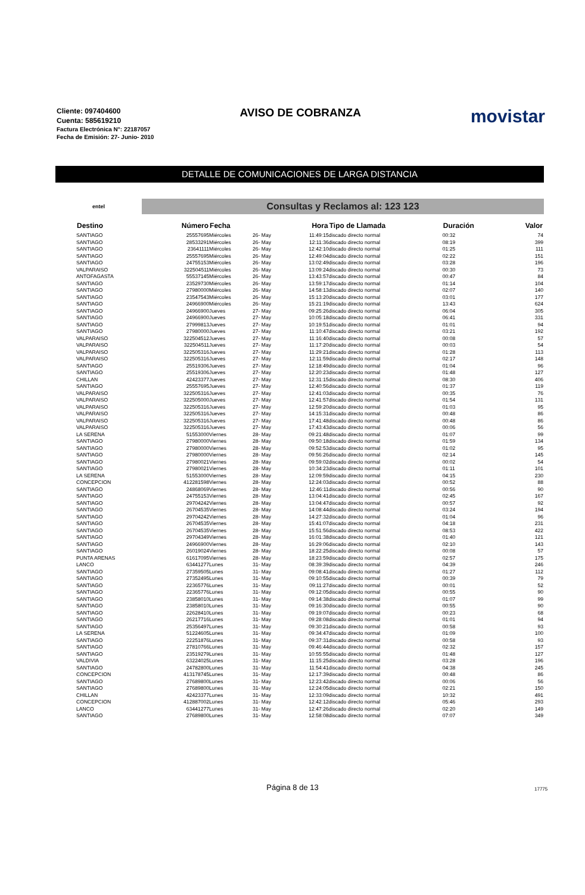Cliente: 097404600
Cuenta: 585619210
Factura Electrónica N°: 22187057
Fecha de Emisión: 27- Junio- 2010
AVISO DE COBRANZA
movistar
DETALLE DE COMUNICACIONES DE LARGA DISTANCIA
entel
Consultas y Reclamos al: 123 123
| Destino | Número | Fecha | | Hora | Tipo de Llamada | Duración | Valor |
| --- | --- | --- | --- | --- | --- | --- | --- |
| SANTIAGO | 25557695 | Miércoles | 26- May | 11:49:15 | discado directo normal | 00:32 | 74 |
| SANTIAGO | 28533291 | Miércoles | 26- May | 12:11:36 | discado directo normal | 08:19 | 399 |
| SANTIAGO | 23641111 | Miércoles | 26- May | 12:42:10 | discado directo normal | 01:25 | 111 |
| SANTIAGO | 25557695 | Miércoles | 26- May | 12:49:04 | discado directo normal | 02:22 | 151 |
| SANTIAGO | 24755153 | Miércoles | 26- May | 13:02:49 | discado directo normal | 03:28 | 196 |
| VALPARAISO | 322504511 | Miércoles | 26- May | 13:09:24 | discado directo normal | 00:30 | 73 |
| ANTOFAGASTA | 55537145 | Miércoles | 26- May | 13:43:57 | discado directo normal | 00:47 | 84 |
| SANTIAGO | 23529730 | Miércoles | 26- May | 13:59:17 | discado directo normal | 01:14 | 104 |
| SANTIAGO | 27980000 | Miércoles | 26- May | 14:58:13 | discado directo normal | 02:07 | 140 |
| SANTIAGO | 23547543 | Miércoles | 26- May | 15:13:20 | discado directo normal | 03:01 | 177 |
| SANTIAGO | 24966900 | Miércoles | 26- May | 15:21:19 | discado directo normal | 13:43 | 624 |
| SANTIAGO | 24966900 | Jueves | 27- May | 09:25:26 | discado directo normal | 06:04 | 305 |
| SANTIAGO | 24966900 | Jueves | 27- May | 10:05:18 | discado directo normal | 06:41 | 331 |
| SANTIAGO | 27999813 | Jueves | 27- May | 10:19:51 | discado directo normal | 01:01 | 94 |
| SANTIAGO | 27980000 | Jueves | 27- May | 11:10:47 | discado directo normal | 03:21 | 192 |
| VALPARAISO | 322504512 | Jueves | 27- May | 11:16:40 | discado directo normal | 00:08 | 57 |
| VALPARAISO | 322504511 | Jueves | 27- May | 11:17:20 | discado directo normal | 00:03 | 54 |
| VALPARAISO | 322505316 | Jueves | 27- May | 11:29:21 | discado directo normal | 01:28 | 113 |
| VALPARAISO | 322505316 | Jueves | 27- May | 12:11:59 | discado directo normal | 02:17 | 148 |
| SANTIAGO | 25519306 | Jueves | 27- May | 12:18:49 | discado directo normal | 01:04 | 96 |
| SANTIAGO | 25519306 | Jueves | 27- May | 12:20:23 | discado directo normal | 01:48 | 127 |
| CHILLAN | 42423377 | Jueves | 27- May | 12:31:15 | discado directo normal | 08:30 | 406 |
| SANTIAGO | 25557695 | Jueves | 27- May | 12:40:56 | discado directo normal | 01:37 | 119 |
| VALPARAISO | 322505316 | Jueves | 27- May | 12:41:03 | discado directo normal | 00:35 | 76 |
| VALPARAISO | 322505000 | Jueves | 27- May | 12:41:57 | discado directo normal | 01:54 | 131 |
| VALPARAISO | 322505316 | Jueves | 27- May | 12:59:20 | discado directo normal | 01:03 | 95 |
| VALPARAISO | 322505316 | Jueves | 27- May | 14:15:31 | discado directo normal | 00:48 | 86 |
| VALPARAISO | 322505316 | Jueves | 27- May | 17:41:48 | discado directo normal | 00:48 | 86 |
| VALPARAISO | 322505316 | Jueves | 27- May | 17:43:43 | discado directo normal | 00:06 | 56 |
| LA SERENA | 51553000 | Viernes | 28- May | 09:21:48 | discado directo normal | 01:07 | 99 |
| SANTIAGO | 27980000 | Viernes | 28- May | 09:50:18 | discado directo normal | 01:59 | 134 |
| SANTIAGO | 27980000 | Viernes | 28- May | 09:52:53 | discado directo normal | 01:02 | 95 |
| SANTIAGO | 27980000 | Viernes | 28- May | 09:56:26 | discado directo normal | 02:14 | 145 |
| SANTIAGO | 27980021 | Viernes | 28- May | 09:59:02 | discado directo normal | 00:02 | 54 |
| SANTIAGO | 27980021 | Viernes | 28- May | 10:34:23 | discado directo normal | 01:11 | 101 |
| LA SERENA | 51553000 | Viernes | 28- May | 12:09:59 | discado directo normal | 04:15 | 230 |
| CONCEPCION | 412281598 | Viernes | 28- May | 12:24:03 | discado directo normal | 00:52 | 88 |
| SANTIAGO | 24868069 | Viernes | 28- May | 12:46:11 | discado directo normal | 00:56 | 90 |
| SANTIAGO | 24755153 | Viernes | 28- May | 13:04:41 | discado directo normal | 02:45 | 167 |
| SANTIAGO | 29704242 | Viernes | 28- May | 13:04:47 | discado directo normal | 00:57 | 92 |
| SANTIAGO | 26704535 | Viernes | 28- May | 14:08:44 | discado directo normal | 03:24 | 194 |
| SANTIAGO | 29704242 | Viernes | 28- May | 14:27:32 | discado directo normal | 01:04 | 96 |
| SANTIAGO | 26704535 | Viernes | 28- May | 15:41:07 | discado directo normal | 04:18 | 231 |
| SANTIAGO | 26704535 | Viernes | 28- May | 15:51:56 | discado directo normal | 08:53 | 422 |
| SANTIAGO | 29704349 | Viernes | 28- May | 16:01:38 | discado directo normal | 01:40 | 121 |
| SANTIAGO | 24966900 | Viernes | 28- May | 16:29:06 | discado directo normal | 02:10 | 143 |
| SANTIAGO | 26019024 | Viernes | 28- May | 18:22:25 | discado directo normal | 00:08 | 57 |
| PUNTA ARENAS | 61617095 | Viernes | 28- May | 18:23:59 | discado directo normal | 02:57 | 175 |
| LANCO | 63441277 | Lunes | 31- May | 08:39:39 | discado directo normal | 04:39 | 246 |
| SANTIAGO | 27359505 | Lunes | 31- May | 09:08:41 | discado directo normal | 01:27 | 112 |
| SANTIAGO | 27352495 | Lunes | 31- May | 09:10:55 | discado directo normal | 00:39 | 79 |
| SANTIAGO | 22365776 | Lunes | 31- May | 09:11:27 | discado directo normal | 00:01 | 52 |
| SANTIAGO | 22365776 | Lunes | 31- May | 09:12:05 | discado directo normal | 00:55 | 90 |
| SANTIAGO | 23858010 | Lunes | 31- May | 09:14:38 | discado directo normal | 01:07 | 99 |
| SANTIAGO | 23858010 | Lunes | 31- May | 09:16:30 | discado directo normal | 00:55 | 90 |
| SANTIAGO | 22628410 | Lunes | 31- May | 09:19:07 | discado directo normal | 00:23 | 68 |
| SANTIAGO | 26217716 | Lunes | 31- May | 09:28:08 | discado directo normal | 01:01 | 94 |
| SANTIAGO | 25356497 | Lunes | 31- May | 09:30:21 | discado directo normal | 00:58 | 93 |
| LA SERENA | 51224605 | Lunes | 31- May | 09:34:47 | discado directo normal | 01:09 | 100 |
| SANTIAGO | 22251876 | Lunes | 31- May | 09:37:31 | discado directo normal | 00:58 | 93 |
| SANTIAGO | 27810766 | Lunes | 31- May | 09:46:44 | discado directo normal | 02:32 | 157 |
| SANTIAGO | 23519279 | Lunes | 31- May | 10:55:55 | discado directo normal | 01:48 | 127 |
| VALDIVIA | 63224025 | Lunes | 31- May | 11:15:25 | discado directo normal | 03:28 | 196 |
| SANTIAGO | 24782800 | Lunes | 31- May | 11:54:41 | discado directo normal | 04:38 | 245 |
| CONCEPCION | 413178745 | Lunes | 31- May | 12:17:39 | discado directo normal | 00:48 | 86 |
| SANTIAGO | 27689800 | Lunes | 31- May | 12:23:42 | discado directo normal | 00:06 | 56 |
| SANTIAGO | 27689800 | Lunes | 31- May | 12:24:05 | discado directo normal | 02:21 | 150 |
| CHILLAN | 42423377 | Lunes | 31- May | 12:33:09 | discado directo normal | 10:32 | 491 |
| CONCEPCION | 412887002 | Lunes | 31- May | 12:42:12 | discado directo normal | 05:46 | 293 |
| LANCO | 63441277 | Lunes | 31- May | 12:47:26 | discado directo normal | 02:20 | 149 |
| SANTIAGO | 27689800 | Lunes | 31- May | 12:58:08 | discado directo normal | 07:07 | 349 |
Página 8 de 13 17775